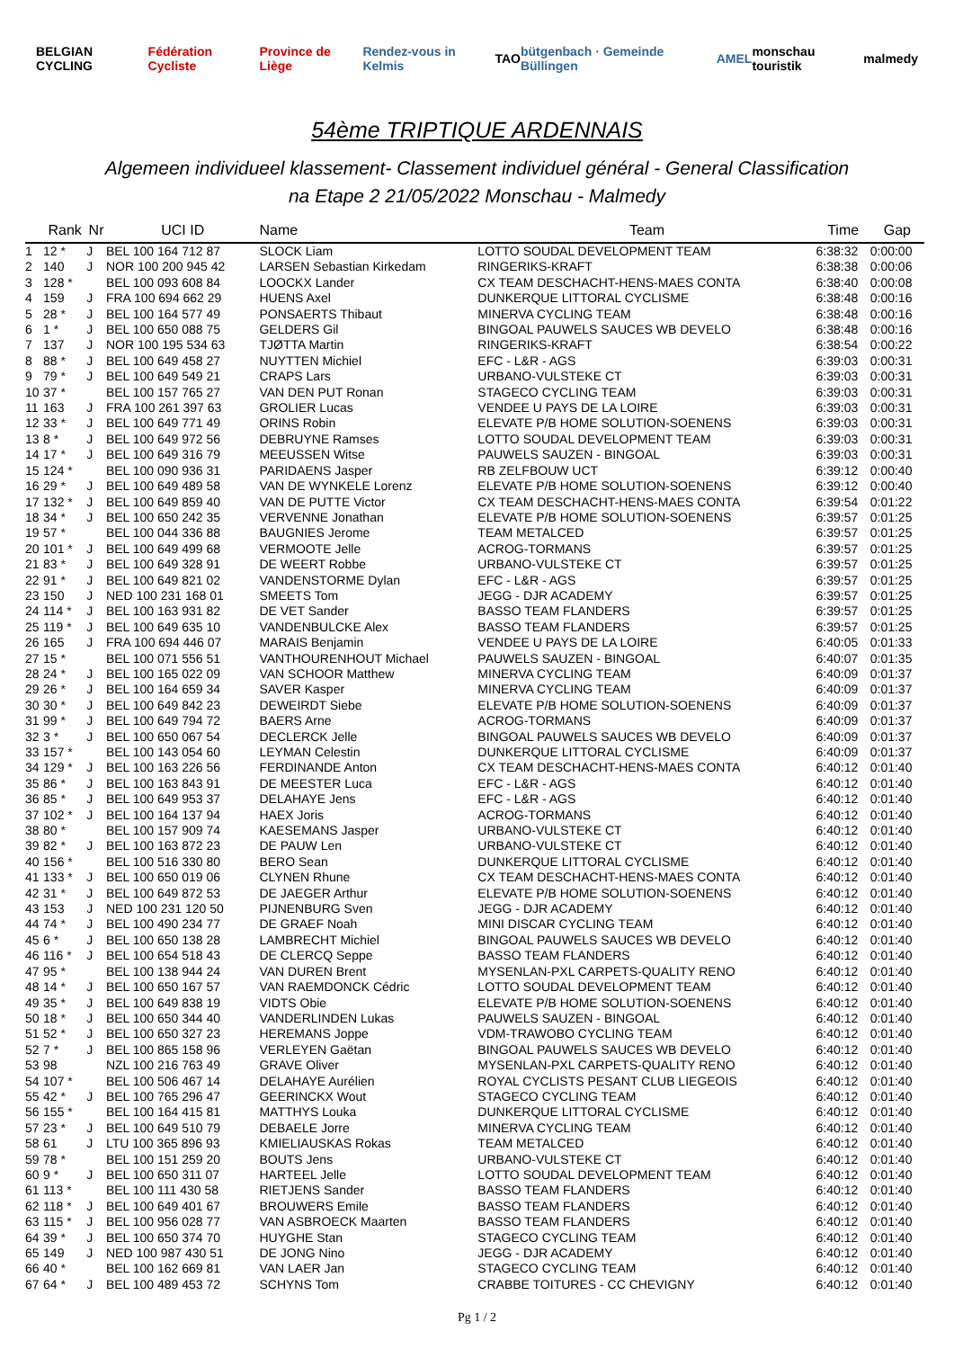BELGIAN CYCLING Fédération Cycliste Province de Liège Rendez-vous in Kelmis TAO bütgenbach · Gemeinde Büllingen AMEL monschau touristik malmedy
54ème TRIPTIQUE ARDENNAIS
Algemeen individueel klassement- Classement individuel général - General Classification
na Etape 2 21/05/2022 Monschau - Malmedy
| | Rank | Nr | UCI ID | Name | Team | Time | Gap |
| --- | --- | --- | --- | --- | --- | --- | --- |
| 1 | 12 * | J | BEL 100 164 712 87 | SLOCK Liam | LOTTO SOUDAL DEVELOPMENT TEAM | 6:38:32 | 0:00:00 |
| 2 | 140 | J | NOR 100 200 945 42 | LARSEN Sebastian Kirkedam | RINGERIKS-KRAFT | 6:38:38 | 0:00:06 |
| 3 | 128 * | | BEL 100 093 608 84 | LOOCKX Lander | CX TEAM DESCHACHT-HENS-MAES CONTA | 6:38:40 | 0:00:08 |
| 4 | 159 | J | FRA 100 694 662 29 | HUENS Axel | DUNKERQUE LITTORAL CYCLISME | 6:38:48 | 0:00:16 |
| 5 | 28 * | J | BEL 100 164 577 49 | PONSAERTS Thibaut | MINERVA CYCLING TEAM | 6:38:48 | 0:00:16 |
| 6 | 1 * | J | BEL 100 650 088 75 | GELDERS Gil | BINGOAL PAUWELS SAUCES WB DEVELO | 6:38:48 | 0:00:16 |
| 7 | 137 | J | NOR 100 195 534 63 | TJØTTA Martin | RINGERIKS-KRAFT | 6:38:54 | 0:00:22 |
| 8 | 88 * | J | BEL 100 649 458 27 | NUYTTEN Michiel | EFC - L&R - AGS | 6:39:03 | 0:00:31 |
| 9 | 79 * | J | BEL 100 649 549 21 | CRAPS Lars | URBANO-VULSTEKE CT | 6:39:03 | 0:00:31 |
| 10 | 37 * | | BEL 100 157 765 27 | VAN DEN PUT Ronan | STAGECO CYCLING TEAM | 6:39:03 | 0:00:31 |
| 11 | 163 | J | FRA 100 261 397 63 | GROLIER Lucas | VENDEE U PAYS DE LA LOIRE | 6:39:03 | 0:00:31 |
| 12 | 33 * | J | BEL 100 649 771 49 | ORINS Robin | ELEVATE P/B HOME SOLUTION-SOENENS | 6:39:03 | 0:00:31 |
| 13 | 8 * | J | BEL 100 649 972 56 | DEBRUYNE Ramses | LOTTO SOUDAL DEVELOPMENT TEAM | 6:39:03 | 0:00:31 |
| 14 | 17 * | J | BEL 100 649 316 79 | MEEUSSEN Witse | PAUWELS SAUZEN - BINGOAL | 6:39:03 | 0:00:31 |
| 15 | 124 * | | BEL 100 090 936 31 | PARIDAENS Jasper | RB ZELFBOUW UCT | 6:39:12 | 0:00:40 |
| 16 | 29 * | J | BEL 100 649 489 58 | VAN DE WYNKELE Lorenz | ELEVATE P/B HOME SOLUTION-SOENENS | 6:39:12 | 0:00:40 |
| 17 | 132 * | J | BEL 100 649 859 40 | VAN DE PUTTE Victor | CX TEAM DESCHACHT-HENS-MAES CONTA | 6:39:54 | 0:01:22 |
| 18 | 34 * | J | BEL 100 650 242 35 | VERVENNE Jonathan | ELEVATE P/B HOME SOLUTION-SOENENS | 6:39:57 | 0:01:25 |
| 19 | 57 * | | BEL 100 044 336 88 | BAUGNIES Jerome | TEAM METALCED | 6:39:57 | 0:01:25 |
| 20 | 101 * | J | BEL 100 649 499 68 | VERMOOTE Jelle | ACROG-TORMANS | 6:39:57 | 0:01:25 |
| 21 | 83 * | J | BEL 100 649 328 91 | DE WEERT Robbe | URBANO-VULSTEKE CT | 6:39:57 | 0:01:25 |
| 22 | 91 * | J | BEL 100 649 821 02 | VANDENSTORME Dylan | EFC - L&R - AGS | 6:39:57 | 0:01:25 |
| 23 | 150 | J | NED 100 231 168 01 | SMEETS Tom | JEGG - DJR ACADEMY | 6:39:57 | 0:01:25 |
| 24 | 114 * | J | BEL 100 163 931 82 | DE VET Sander | BASSO TEAM FLANDERS | 6:39:57 | 0:01:25 |
| 25 | 119 * | J | BEL 100 649 635 10 | VANDENBULCKE Alex | BASSO TEAM FLANDERS | 6:39:57 | 0:01:25 |
| 26 | 165 | J | FRA 100 694 446 07 | MARAIS Benjamin | VENDEE U PAYS DE LA LOIRE | 6:40:05 | 0:01:33 |
| 27 | 15 * | | BEL 100 071 556 51 | VANTHOURENHOUT Michael | PAUWELS SAUZEN - BINGOAL | 6:40:07 | 0:01:35 |
| 28 | 24 * | J | BEL 100 165 022 09 | VAN SCHOOR Matthew | MINERVA CYCLING TEAM | 6:40:09 | 0:01:37 |
| 29 | 26 * | J | BEL 100 164 659 34 | SAVER Kasper | MINERVA CYCLING TEAM | 6:40:09 | 0:01:37 |
| 30 | 30 * | J | BEL 100 649 842 23 | DEWEIRDT Siebe | ELEVATE P/B HOME SOLUTION-SOENENS | 6:40:09 | 0:01:37 |
| 31 | 99 * | J | BEL 100 649 794 72 | BAERS Arne | ACROG-TORMANS | 6:40:09 | 0:01:37 |
| 32 | 3 * | J | BEL 100 650 067 54 | DECLERCK Jelle | BINGOAL PAUWELS SAUCES WB DEVELO | 6:40:09 | 0:01:37 |
| 33 | 157 * | | BEL 100 143 054 60 | LEYMAN Celestin | DUNKERQUE LITTORAL CYCLISME | 6:40:09 | 0:01:37 |
| 34 | 129 * | J | BEL 100 163 226 56 | FERDINANDE Anton | CX TEAM DESCHACHT-HENS-MAES CONTA | 6:40:12 | 0:01:40 |
| 35 | 86 * | J | BEL 100 163 843 91 | DE MEESTER Luca | EFC - L&R - AGS | 6:40:12 | 0:01:40 |
| 36 | 85 * | J | BEL 100 649 953 37 | DELAHAYE Jens | EFC - L&R - AGS | 6:40:12 | 0:01:40 |
| 37 | 102 * | J | BEL 100 164 137 94 | HAEX Joris | ACROG-TORMANS | 6:40:12 | 0:01:40 |
| 38 | 80 * | | BEL 100 157 909 74 | KAESEMANS Jasper | URBANO-VULSTEKE CT | 6:40:12 | 0:01:40 |
| 39 | 82 * | J | BEL 100 163 872 23 | DE PAUW Len | URBANO-VULSTEKE CT | 6:40:12 | 0:01:40 |
| 40 | 156 * | | BEL 100 516 330 80 | BERO Sean | DUNKERQUE LITTORAL CYCLISME | 6:40:12 | 0:01:40 |
| 41 | 133 * | J | BEL 100 650 019 06 | CLYNEN Rhune | CX TEAM DESCHACHT-HENS-MAES CONTA | 6:40:12 | 0:01:40 |
| 42 | 31 * | J | BEL 100 649 872 53 | DE JAEGER Arthur | ELEVATE P/B HOME SOLUTION-SOENENS | 6:40:12 | 0:01:40 |
| 43 | 153 | J | NED 100 231 120 50 | PIJNENBURG Sven | JEGG - DJR ACADEMY | 6:40:12 | 0:01:40 |
| 44 | 74 * | J | BEL 100 490 234 77 | DE GRAEF Noah | MINI DISCAR CYCLING TEAM | 6:40:12 | 0:01:40 |
| 45 | 6 * | J | BEL 100 650 138 28 | LAMBRECHT Michiel | BINGOAL PAUWELS SAUCES WB DEVELO | 6:40:12 | 0:01:40 |
| 46 | 116 * | J | BEL 100 654 518 43 | DE CLERCQ Seppe | BASSO TEAM FLANDERS | 6:40:12 | 0:01:40 |
| 47 | 95 * | | BEL 100 138 944 24 | VAN DUREN Brent | MYSENLAN-PXL CARPETS-QUALITY RENO | 6:40:12 | 0:01:40 |
| 48 | 14 * | J | BEL 100 650 167 57 | VAN RAEMDONCK Cédric | LOTTO SOUDAL DEVELOPMENT TEAM | 6:40:12 | 0:01:40 |
| 49 | 35 * | J | BEL 100 649 838 19 | VIDTS Obie | ELEVATE P/B HOME SOLUTION-SOENENS | 6:40:12 | 0:01:40 |
| 50 | 18 * | J | BEL 100 650 344 40 | VANDERLINDEN Lukas | PAUWELS SAUZEN - BINGOAL | 6:40:12 | 0:01:40 |
| 51 | 52 * | J | BEL 100 650 327 23 | HEREMANS Joppe | VDM-TRAWOBO CYCLING TEAM | 6:40:12 | 0:01:40 |
| 52 | 7 * | J | BEL 100 865 158 96 | VERLEYEN Gaëtan | BINGOAL PAUWELS SAUCES WB DEVELO | 6:40:12 | 0:01:40 |
| 53 | 98 | | NZL 100 216 763 49 | GRAVE Oliver | MYSENLAN-PXL CARPETS-QUALITY RENO | 6:40:12 | 0:01:40 |
| 54 | 107 * | | BEL 100 506 467 14 | DELAHAYE Aurélien | ROYAL CYCLISTS PESANT CLUB LIEGEOIS | 6:40:12 | 0:01:40 |
| 55 | 42 * | J | BEL 100 765 296 47 | GEERINCKX Wout | STAGECO CYCLING TEAM | 6:40:12 | 0:01:40 |
| 56 | 155 * | | BEL 100 164 415 81 | MATTHYS Louka | DUNKERQUE LITTORAL CYCLISME | 6:40:12 | 0:01:40 |
| 57 | 23 * | J | BEL 100 649 510 79 | DEBAELE Jorre | MINERVA CYCLING TEAM | 6:40:12 | 0:01:40 |
| 58 | 61 | J | LTU 100 365 896 93 | KMIELIAUSKAS Rokas | TEAM METALCED | 6:40:12 | 0:01:40 |
| 59 | 78 * | | BEL 100 151 259 20 | BOUTS Jens | URBANO-VULSTEKE CT | 6:40:12 | 0:01:40 |
| 60 | 9 * | J | BEL 100 650 311 07 | HARTEEL Jelle | LOTTO SOUDAL DEVELOPMENT TEAM | 6:40:12 | 0:01:40 |
| 61 | 113 * | | BEL 100 111 430 58 | RIETJENS Sander | BASSO TEAM FLANDERS | 6:40:12 | 0:01:40 |
| 62 | 118 * | J | BEL 100 649 401 67 | BROUWERS Emile | BASSO TEAM FLANDERS | 6:40:12 | 0:01:40 |
| 63 | 115 * | J | BEL 100 956 028 77 | VAN ASBROECK Maarten | BASSO TEAM FLANDERS | 6:40:12 | 0:01:40 |
| 64 | 39 * | J | BEL 100 650 374 70 | HUYGHE Stan | STAGECO CYCLING TEAM | 6:40:12 | 0:01:40 |
| 65 | 149 | J | NED 100 987 430 51 | DE JONG Nino | JEGG - DJR ACADEMY | 6:40:12 | 0:01:40 |
| 66 | 40 * | | BEL 100 162 669 81 | VAN LAER Jan | STAGECO CYCLING TEAM | 6:40:12 | 0:01:40 |
| 67 | 64 * | J | BEL 100 489 453 72 | SCHYNS Tom | CRABBE TOITURES - CC CHEVIGNY | 6:40:12 | 0:01:40 |
Pg 1 / 2